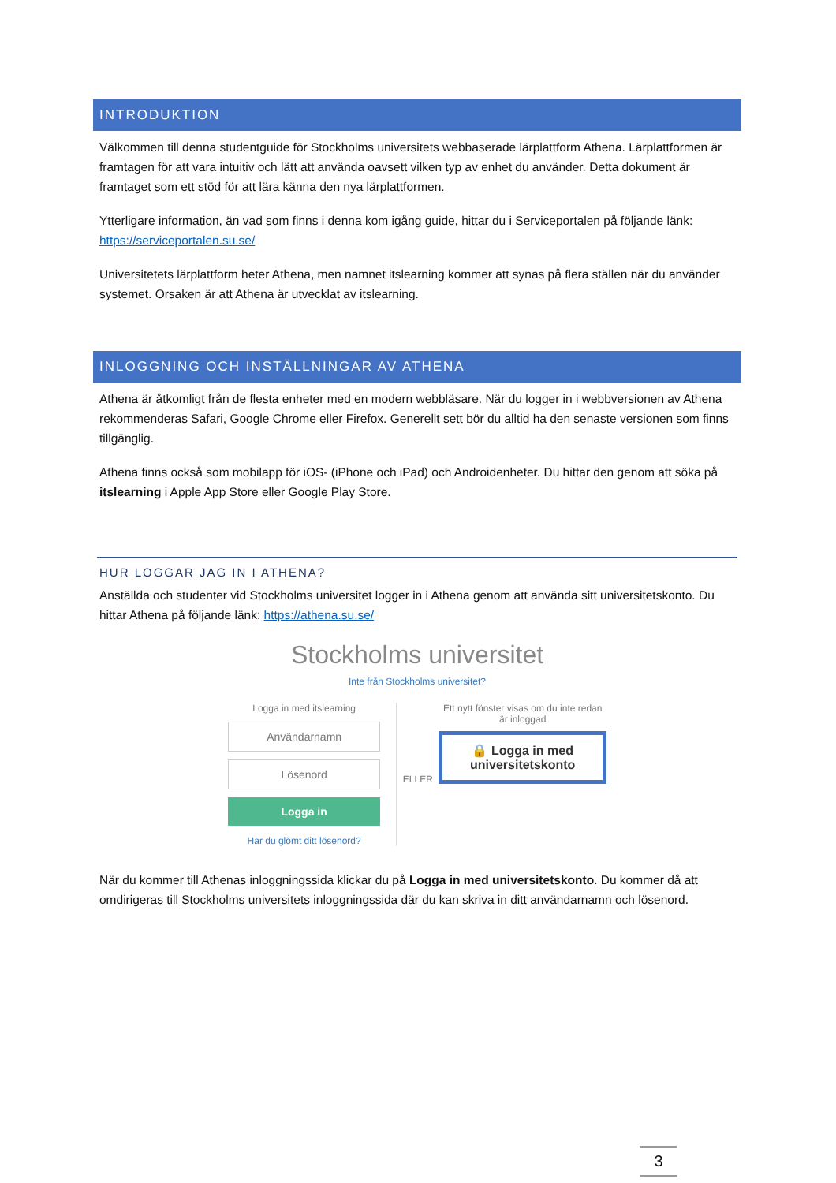INTRODUKTION
Välkommen till denna studentguide för Stockholms universitets webbaserade lärplattform Athena. Lärplattformen är framtagen för att vara intuitiv och lätt att använda oavsett vilken typ av enhet du använder. Detta dokument är framtaget som ett stöd för att lära känna den nya lärplattformen.
Ytterligare information, än vad som finns i denna kom igång guide, hittar du i Serviceportalen på följande länk: https://serviceportalen.su.se/
Universitetets lärplattform heter Athena, men namnet itslearning kommer att synas på flera ställen när du använder systemet. Orsaken är att Athena är utvecklat av itslearning.
INLOGGNING OCH INSTÄLLNINGAR AV ATHENA
Athena är åtkomligt från de flesta enheter med en modern webbläsare. När du logger in i webbversionen av Athena rekommenderas Safari, Google Chrome eller Firefox. Generellt sett bör du alltid ha den senaste versionen som finns tillgänglig.
Athena finns också som mobilapp för iOS- (iPhone och iPad) och Androidenheter. Du hittar den genom att söka på itslearning i Apple App Store eller Google Play Store.
HUR LOGGAR JAG IN I ATHENA?
Anställda och studenter vid Stockholms universitet logger in i Athena genom att använda sitt universitetskonto. Du hittar Athena på följande länk: https://athena.su.se/
Stockholms universitet
Inte från Stockholms universitet?
Logga in med itslearning
Användarnamn
Lösenord
Logga in
Har du glömt ditt lösenord?
ELLER
Ett nytt fönster visas om du inte redan är inloggad
🔒 Logga in med universitetskonto
När du kommer till Athenas inloggningssida klickar du på Logga in med universitetskonto. Du kommer då att omdirigeras till Stockholms universitets inloggningssida där du kan skriva in ditt användarnamn och lösenord.
3